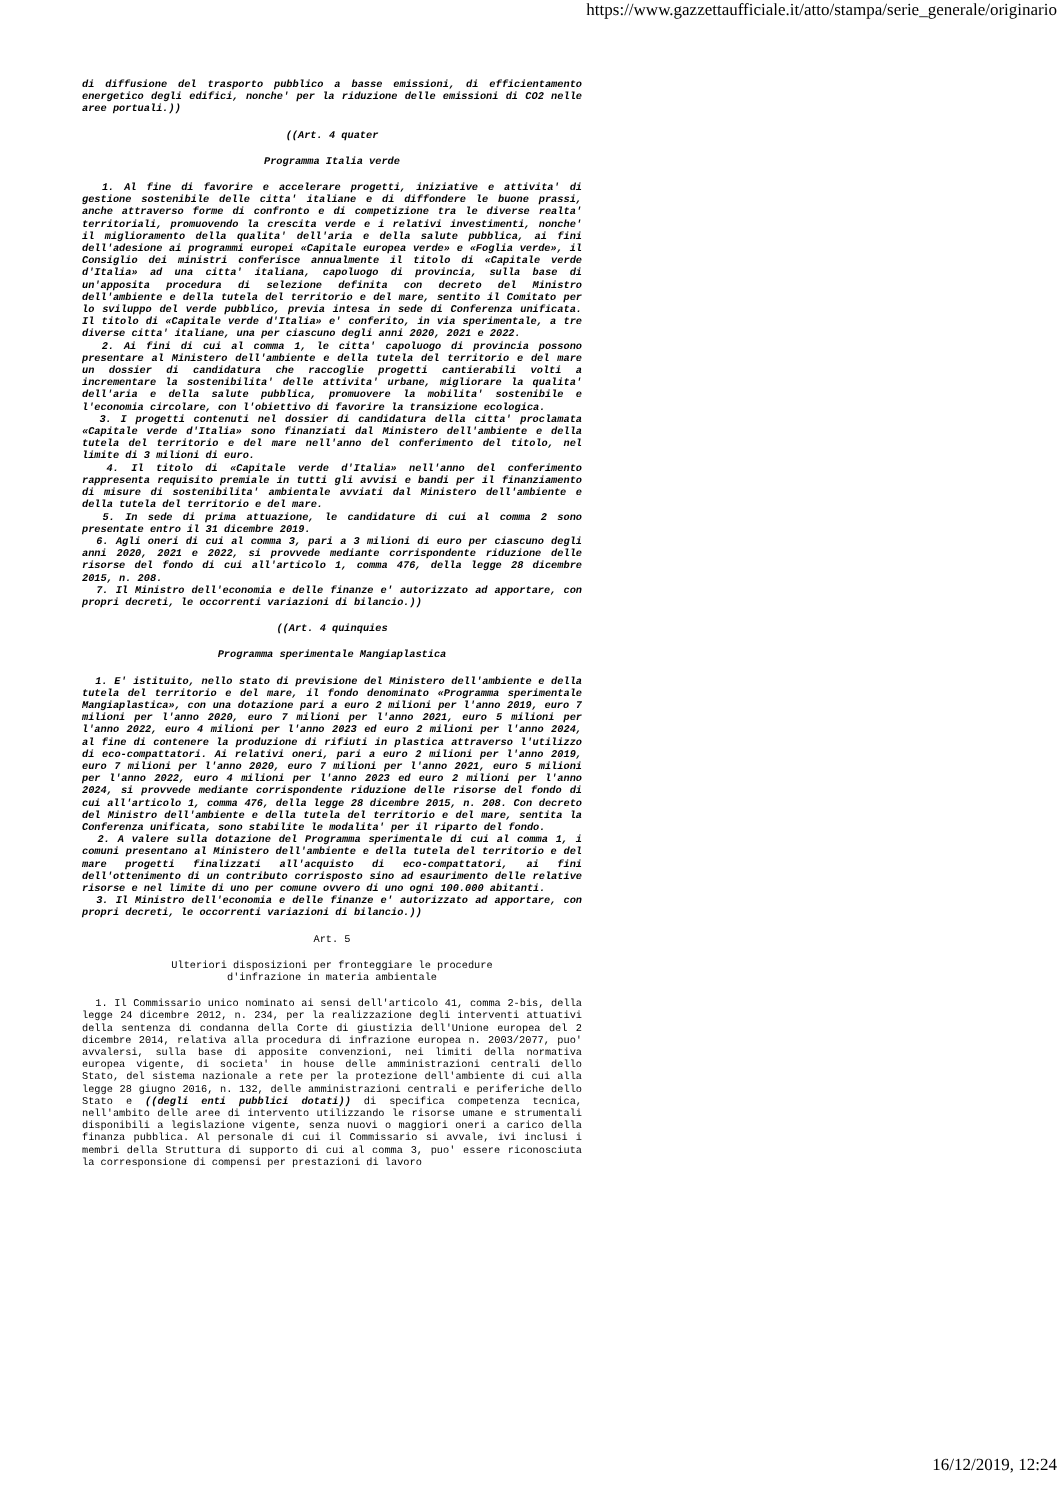https://www.gazzettaufficiale.it/atto/stampa/serie_generale/originario
di diffusione del trasporto pubblico a basse emissioni, di efficientamento energetico degli edifici, nonche' per la riduzione delle emissioni di CO2 nelle aree portuali.))
((Art. 4 quater
Programma Italia verde
1. Al fine di favorire e accelerare progetti, iniziative e attivita' di gestione sostenibile delle citta' italiane e di diffondere le buone prassi, anche attraverso forme di confronto e di competizione tra le diverse realta' territoriali, promuovendo la crescita verde e i relativi investimenti, nonche' il miglioramento della qualita' dell'aria e della salute pubblica, ai fini dell'adesione ai programmi europei «Capitale europea verde» e «Foglia verde», il Consiglio dei ministri conferisce annualmente il titolo di «Capitale verde d'Italia» ad una citta' italiana, capoluogo di provincia, sulla base di un'apposita procedura di selezione definita con decreto del Ministro dell'ambiente e della tutela del territorio e del mare, sentito il Comitato per lo sviluppo del verde pubblico, previa intesa in sede di Conferenza unificata. Il titolo di «Capitale verde d'Italia» e' conferito, in via sperimentale, a tre diverse citta' italiane, una per ciascuno degli anni 2020, 2021 e 2022.
2. Ai fini di cui al comma 1, le citta' capoluogo di provincia possono presentare al Ministero dell'ambiente e della tutela del territorio e del mare un dossier di candidatura che raccoglie progetti cantierabili volti a incrementare la sostenibilita' delle attivita' urbane, migliorare la qualita' dell'aria e della salute pubblica, promuovere la mobilita' sostenibile e l'economia circolare, con l'obiettivo di favorire la transizione ecologica.
3. I progetti contenuti nel dossier di candidatura della citta' proclamata «Capitale verde d'Italia» sono finanziati dal Ministero dell'ambiente e della tutela del territorio e del mare nell'anno del conferimento del titolo, nel limite di 3 milioni di euro.
4. Il titolo di «Capitale verde d'Italia» nell'anno del conferimento rappresenta requisito premiale in tutti gli avvisi e bandi per il finanziamento di misure di sostenibilita' ambientale avviati dal Ministero dell'ambiente e della tutela del territorio e del mare.
5. In sede di prima attuazione, le candidature di cui al comma 2 sono presentate entro il 31 dicembre 2019.
6. Agli oneri di cui al comma 3, pari a 3 milioni di euro per ciascuno degli anni 2020, 2021 e 2022, si provvede mediante corrispondente riduzione delle risorse del fondo di cui all'articolo 1, comma 476, della legge 28 dicembre 2015, n. 208.
7. Il Ministro dell'economia e delle finanze e' autorizzato ad apportare, con propri decreti, le occorrenti variazioni di bilancio.))
((Art. 4 quinquies
Programma sperimentale Mangiaplastica
1. E' istituito, nello stato di previsione del Ministero dell'ambiente e della tutela del territorio e del mare, il fondo denominato «Programma sperimentale Mangiaplastica», con una dotazione pari a euro 2 milioni per l'anno 2019, euro 7 milioni per l'anno 2020, euro 7 milioni per l'anno 2021, euro 5 milioni per l'anno 2022, euro 4 milioni per l'anno 2023 ed euro 2 milioni per l'anno 2024, al fine di contenere la produzione di rifiuti in plastica attraverso l'utilizzo di eco-compattatori. Ai relativi oneri, pari a euro 2 milioni per l'anno 2019, euro 7 milioni per l'anno 2020, euro 7 milioni per l'anno 2021, euro 5 milioni per l'anno 2022, euro 4 milioni per l'anno 2023 ed euro 2 milioni per l'anno 2024, si provvede mediante corrispondente riduzione delle risorse del fondo di cui all'articolo 1, comma 476, della legge 28 dicembre 2015, n. 208. Con decreto del Ministro dell'ambiente e della tutela del territorio e del mare, sentita la Conferenza unificata, sono stabilite le modalita' per il riparto del fondo.
2. A valere sulla dotazione del Programma sperimentale di cui al comma 1, i comuni presentano al Ministero dell'ambiente e della tutela del territorio e del mare progetti finalizzati all'acquisto di eco-compattatori, ai fini dell'ottenimento di un contributo corrisposto sino ad esaurimento delle relative risorse e nel limite di uno per comune ovvero di uno ogni 100.000 abitanti.
3. Il Ministro dell'economia e delle finanze e' autorizzato ad apportare, con propri decreti, le occorrenti variazioni di bilancio.))
Art. 5
Ulteriori disposizioni per fronteggiare le procedure
d'infrazione in materia ambientale
1. Il Commissario unico nominato ai sensi dell'articolo 41, comma 2-bis, della legge 24 dicembre 2012, n. 234, per la realizzazione degli interventi attuativi della sentenza di condanna della Corte di giustizia dell'Unione europea del 2 dicembre 2014, relativa alla procedura di infrazione europea n. 2003/2077, puo' avvalersi, sulla base di apposite convenzioni, nei limiti della normativa europea vigente, di societa' in house delle amministrazioni centrali dello Stato, del sistema nazionale a rete per la protezione dell'ambiente di cui alla legge 28 giugno 2016, n. 132, delle amministrazioni centrali e periferiche dello Stato e ((degli enti pubblici dotati)) di specifica competenza tecnica, nell'ambito delle aree di intervento utilizzando le risorse umane e strumentali disponibili a legislazione vigente, senza nuovi o maggiori oneri a carico della finanza pubblica. Al personale di cui il Commissario si avvale, ivi inclusi i membri della Struttura di supporto di cui al comma 3, puo' essere riconosciuta la corresponsione di compensi per prestazioni di lavoro
16/12/2019, 12:24